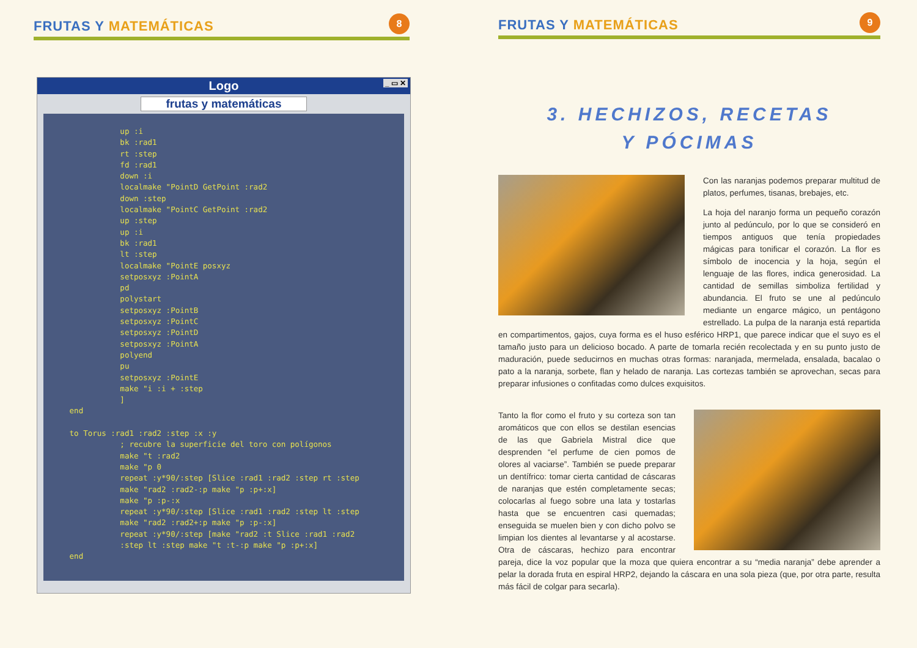FRUTAS Y MATEMÁTICAS
8
Logo _ ▭ ✕
frutas y matemáticas
              up :i
              bk :rad1
              rt :step
              fd :rad1
              down :i
              localmake "PointD GetPoint :rad2
              down :step
              localmake "PointC GetPoint :rad2
              up :step
              up :i
              bk :rad1
              lt :step
              localmake "PointE posxyz
              setposxyz :PointA
              pd
              polystart
              setposxyz :PointB
              setposxyz :PointC
              setposxyz :PointD
              setposxyz :PointA
              polyend
              pu
              setposxyz :PointE
              make "i :i + :step
              ]
   end

   to Torus :rad1 :rad2 :step :x :y
              ; recubre la superficie del toro con polígonos
              make "t :rad2
              make "p 0
              repeat :y*90/:step [Slice :rad1 :rad2 :step rt :step
              make "rad2 :rad2-:p make "p :p+:x]
              make "p :p-:x
              repeat :y*90/:step [Slice :rad1 :rad2 :step lt :step
              make "rad2 :rad2+:p make "p :p-:x]
              repeat :y*90/:step [make "rad2 :t Slice :rad1 :rad2
              :step lt :step make "t :t-:p make "p :p+:x]
   end
FRUTAS Y MATEMÁTICAS
9
3. HECHIZOS, RECETAS
Y PÓCIMAS
Con las naranjas podemos preparar multitud de platos, perfumes, tisanas, brebajes, etc.
La hoja del naranjo forma un pequeño corazón junto al pedúnculo, por lo que se consideró en tiempos antiguos que tenía propiedades mágicas para tonificar el corazón. La flor es símbolo de inocencia y la hoja, según el lenguaje de las flores, indica generosidad. La cantidad de semillas simboliza fertilidad y abundancia. El fruto se une al pedúnculo mediante un engarce mágico, un pentágono estrellado. La pulpa de la naranja está repartida en compartimentos, gajos, cuya forma es el huso esférico HRP1, que parece indicar que el suyo es el tamaño justo para un delicioso bocado. A parte de tomarla recién recolectada y en su punto justo de maduración, puede seducirnos en muchas otras formas: naranjada, mermelada, ensalada, bacalao o pato a la naranja, sorbete, flan y helado de naranja. Las cortezas también se aprovechan, secas para preparar infusiones o confitadas como dulces exquisitos.
Tanto la flor como el fruto y su corteza son tan aromáticos que con ellos se destilan esencias de las que Gabriela Mistral dice que desprenden “el perfume de cien pomos de olores al vaciarse”. También se puede preparar un dentífrico: tomar cierta cantidad de cáscaras de naranjas que estén completamente secas; colocarlas al fuego sobre una lata y tostarlas hasta que se encuentren casi quemadas; enseguida se muelen bien y con dicho polvo se limpian los dientes al levantarse y al acostarse. Otra de cáscaras, hechizo para encontrar pareja, dice la voz popular que la moza que quiera encontrar a su “media naranja” debe aprender a pelar la dorada fruta en espiral HRP2, dejando la cáscara en una sola pieza (que, por otra parte, resulta más fácil de colgar para secarla).